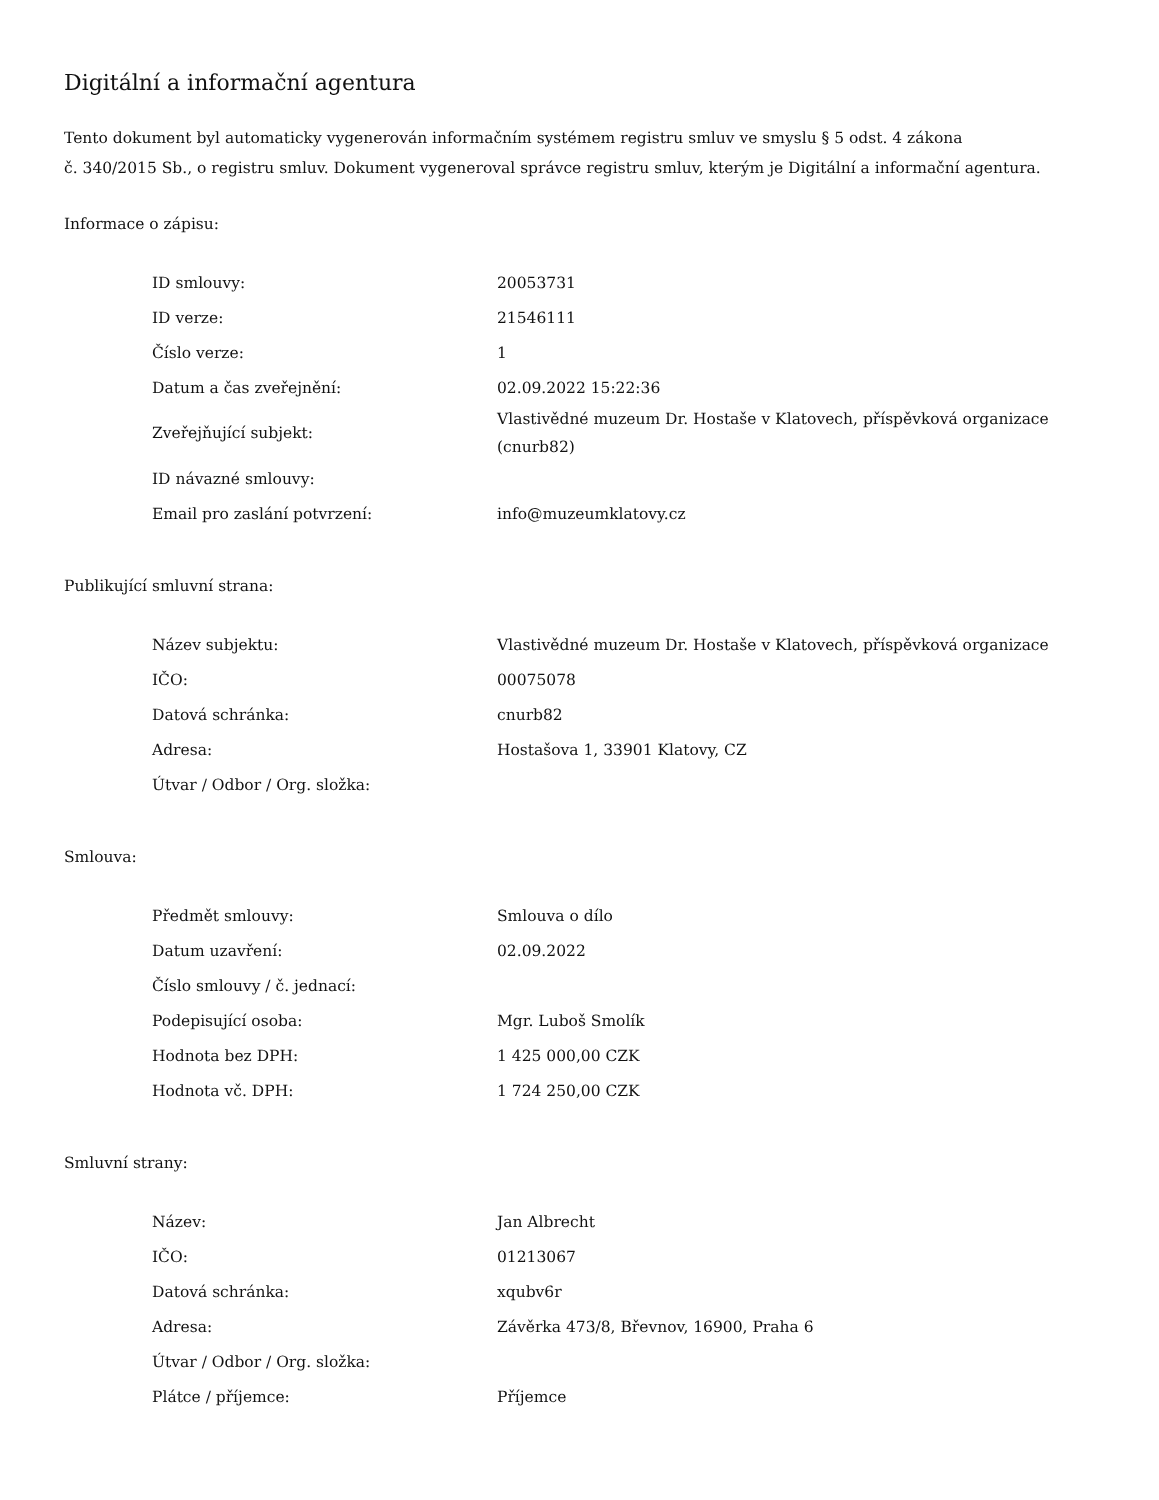Digitální a informační agentura
Tento dokument byl automaticky vygenerován informačním systémem registru smluv ve smyslu § 5 odst. 4 zákona
č. 340/2015 Sb., o registru smluv. Dokument vygeneroval správce registru smluv, kterým je Digitální a informační agentura.
Informace o zápisu:
| ID smlouvy: | 20053731 |
| ID verze: | 21546111 |
| Číslo verze: | 1 |
| Datum a čas zveřejnění: | 02.09.2022 15:22:36 |
| Zveřejňující subjekt: | Vlastivědné muzeum Dr. Hostaše v Klatovech, příspěvková organizace (cnurb82) |
| ID návazné smlouvy: | |
| Email pro zaslání potvrzení: | info@muzeumklatovy.cz |
Publikující smluvní strana:
| Název subjektu: | Vlastivědné muzeum Dr. Hostaše v Klatovech, příspěvková organizace |
| IČO: | 00075078 |
| Datová schránka: | cnurb82 |
| Adresa: | Hostašova 1, 33901 Klatovy, CZ |
| Útvar / Odbor / Org. složka: | |
Smlouva:
| Předmět smlouvy: | Smlouva o dílo |
| Datum uzavření: | 02.09.2022 |
| Číslo smlouvy / č. jednací: | |
| Podepisující osoba: | Mgr. Luboš Smolík |
| Hodnota bez DPH: | 1 425 000,00 CZK |
| Hodnota vč. DPH: | 1 724 250,00 CZK |
Smluvní strany:
| Název: | Jan Albrecht |
| IČO: | 01213067 |
| Datová schránka: | xqubv6r |
| Adresa: | Závěrka 473/8, Břevnov, 16900, Praha 6 |
| Útvar / Odbor / Org. složka: | |
| Plátce / příjemce: | Příjemce |